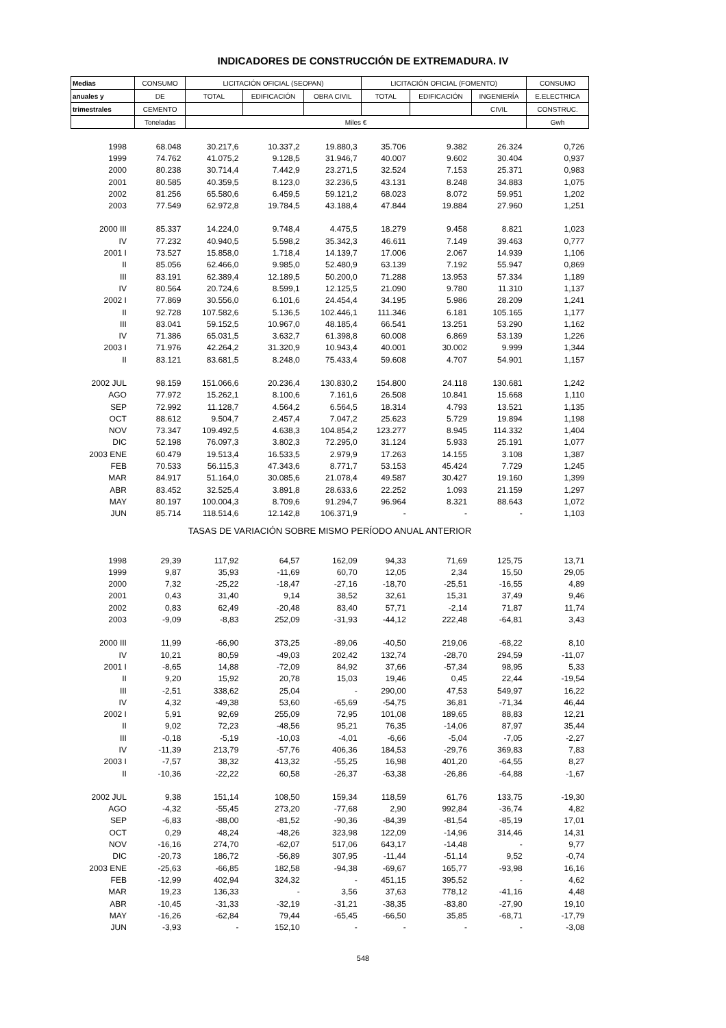INDICADORES DE CONSTRUCCIÓN DE EXTREMADURA. IV
| Medias | CONSUMO | LICITACIÓN OFICIAL (SEOPAN) | | | LICITACIÓN OFICIAL (FOMENTO) | | | CONSUMO |
| --- | --- | --- | --- | --- | --- | --- | --- | --- |
| anuales y | DE | TOTAL | EDIFICACIÓN | OBRA CIVIL | TOTAL | EDIFICACIÓN | INGENIERÍA | E.ELECTRICA |
| trimestrales | CEMENTO | | | | | | CIVIL | CONSTRUC. |
| | Toneladas | Miles € | | | | | | Gwh |
| 1998 | 68.048 | 30.217,6 | 10.337,2 | 19.880,3 | 35.706 | 9.382 | 26.324 | 0,726 |
| 1999 | 74.762 | 41.075,2 | 9.128,5 | 31.946,7 | 40.007 | 9.602 | 30.404 | 0,937 |
| 2000 | 80.238 | 30.714,4 | 7.442,9 | 23.271,5 | 32.524 | 7.153 | 25.371 | 0,983 |
| 2001 | 80.585 | 40.359,5 | 8.123,0 | 32.236,5 | 43.131 | 8.248 | 34.883 | 1,075 |
| 2002 | 81.256 | 65.580,6 | 6.459,5 | 59.121,2 | 68.023 | 8.072 | 59.951 | 1,202 |
| 2003 | 77.549 | 62.972,8 | 19.784,5 | 43.188,4 | 47.844 | 19.884 | 27.960 | 1,251 |
| 2000 III | 85.337 | 14.224,0 | 9.748,4 | 4.475,5 | 18.279 | 9.458 | 8.821 | 1,023 |
| IV | 77.232 | 40.940,5 | 5.598,2 | 35.342,3 | 46.611 | 7.149 | 39.463 | 0,777 |
| 2001 I | 73.527 | 15.858,0 | 1.718,4 | 14.139,7 | 17.006 | 2.067 | 14.939 | 1,106 |
| II | 85.056 | 62.466,0 | 9.985,0 | 52.480,9 | 63.139 | 7.192 | 55.947 | 0,869 |
| III | 83.191 | 62.389,4 | 12.189,5 | 50.200,0 | 71.288 | 13.953 | 57.334 | 1,189 |
| IV | 80.564 | 20.724,6 | 8.599,1 | 12.125,5 | 21.090 | 9.780 | 11.310 | 1,137 |
| 2002 I | 77.869 | 30.556,0 | 6.101,6 | 24.454,4 | 34.195 | 5.986 | 28.209 | 1,241 |
| II | 92.728 | 107.582,6 | 5.136,5 | 102.446,1 | 111.346 | 6.181 | 105.165 | 1,177 |
| III | 83.041 | 59.152,5 | 10.967,0 | 48.185,4 | 66.541 | 13.251 | 53.290 | 1,162 |
| IV | 71.386 | 65.031,5 | 3.632,7 | 61.398,8 | 60.008 | 6.869 | 53.139 | 1,226 |
| 2003 I | 71.976 | 42.264,2 | 31.320,9 | 10.943,4 | 40.001 | 30.002 | 9.999 | 1,344 |
| II | 83.121 | 83.681,5 | 8.248,0 | 75.433,4 | 59.608 | 4.707 | 54.901 | 1,157 |
| 2002 JUL | 98.159 | 151.066,6 | 20.236,4 | 130.830,2 | 154.800 | 24.118 | 130.681 | 1,242 |
| AGO | 77.972 | 15.262,1 | 8.100,6 | 7.161,6 | 26.508 | 10.841 | 15.668 | 1,110 |
| SEP | 72.992 | 11.128,7 | 4.564,2 | 6.564,5 | 18.314 | 4.793 | 13.521 | 1,135 |
| OCT | 88.612 | 9.504,7 | 2.457,4 | 7.047,2 | 25.623 | 5.729 | 19.894 | 1,198 |
| NOV | 73.347 | 109.492,5 | 4.638,3 | 104.854,2 | 123.277 | 8.945 | 114.332 | 1,404 |
| DIC | 52.198 | 76.097,3 | 3.802,3 | 72.295,0 | 31.124 | 5.933 | 25.191 | 1,077 |
| 2003 ENE | 60.479 | 19.513,4 | 16.533,5 | 2.979,9 | 17.263 | 14.155 | 3.108 | 1,387 |
| FEB | 70.533 | 56.115,3 | 47.343,6 | 8.771,7 | 53.153 | 45.424 | 7.729 | 1,245 |
| MAR | 84.917 | 51.164,0 | 30.085,6 | 21.078,4 | 49.587 | 30.427 | 19.160 | 1,399 |
| ABR | 83.452 | 32.525,4 | 3.891,8 | 28.633,6 | 22.252 | 1.093 | 21.159 | 1,297 |
| MAY | 80.197 | 100.004,3 | 8.709,6 | 91.294,7 | 96.964 | 8.321 | 88.643 | 1,072 |
| JUN | 85.714 | 118.514,6 | 12.142,8 | 106.371,9 | - | - | - | 1,103 |
| TASAS DE VARIACIÓN SOBRE MISMO PERÍODO ANUAL ANTERIOR | | | | | | | | |
| 1998 | 29,39 | 117,92 | 64,57 | 162,09 | 94,33 | 71,69 | 125,75 | 13,71 |
| 1999 | 9,87 | 35,93 | -11,69 | 60,70 | 12,05 | 2,34 | 15,50 | 29,05 |
| 2000 | 7,32 | -25,22 | -18,47 | -27,16 | -18,70 | -25,51 | -16,55 | 4,89 |
| 2001 | 0,43 | 31,40 | 9,14 | 38,52 | 32,61 | 15,31 | 37,49 | 9,46 |
| 2002 | 0,83 | 62,49 | -20,48 | 83,40 | 57,71 | -2,14 | 71,87 | 11,74 |
| 2003 | -9,09 | -8,83 | 252,09 | -31,93 | -44,12 | 222,48 | -64,81 | 3,43 |
| 2000 III | 11,99 | -66,90 | 373,25 | -89,06 | -40,50 | 219,06 | -68,22 | 8,10 |
| IV | 10,21 | 80,59 | -49,03 | 202,42 | 132,74 | -28,70 | 294,59 | -11,07 |
| 2001 I | -8,65 | 14,88 | -72,09 | 84,92 | 37,66 | -57,34 | 98,95 | 5,33 |
| II | 9,20 | 15,92 | 20,78 | 15,03 | 19,46 | 0,45 | 22,44 | -19,54 |
| III | -2,51 | 338,62 | 25,04 | - | 290,00 | 47,53 | 549,97 | 16,22 |
| IV | 4,32 | -49,38 | 53,60 | -65,69 | -54,75 | 36,81 | -71,34 | 46,44 |
| 2002 I | 5,91 | 92,69 | 255,09 | 72,95 | 101,08 | 189,65 | 88,83 | 12,21 |
| II | 9,02 | 72,23 | -48,56 | 95,21 | 76,35 | -14,06 | 87,97 | 35,44 |
| III | -0,18 | -5,19 | -10,03 | -4,01 | -6,66 | -5,04 | -7,05 | -2,27 |
| IV | -11,39 | 213,79 | -57,76 | 406,36 | 184,53 | -29,76 | 369,83 | 7,83 |
| 2003 I | -7,57 | 38,32 | 413,32 | -55,25 | 16,98 | 401,20 | -64,55 | 8,27 |
| II | -10,36 | -22,22 | 60,58 | -26,37 | -63,38 | -26,86 | -64,88 | -1,67 |
| 2002 JUL | 9,38 | 151,14 | 108,50 | 159,34 | 118,59 | 61,76 | 133,75 | -19,30 |
| AGO | -4,32 | -55,45 | 273,20 | -77,68 | 2,90 | 992,84 | -36,74 | 4,82 |
| SEP | -6,83 | -88,00 | -81,52 | -90,36 | -84,39 | -81,54 | -85,19 | 17,01 |
| OCT | 0,29 | 48,24 | -48,26 | 323,98 | 122,09 | -14,96 | 314,46 | 14,31 |
| NOV | -16,16 | 274,70 | -62,07 | 517,06 | 643,17 | -14,48 | - | 9,77 |
| DIC | -20,73 | 186,72 | -56,89 | 307,95 | -11,44 | -51,14 | 9,52 | -0,74 |
| 2003 ENE | -25,63 | -66,85 | 182,58 | -94,38 | -69,67 | 165,77 | -93,98 | 16,16 |
| FEB | -12,99 | 402,94 | 324,32 | - | 451,15 | 395,52 | - | 4,62 |
| MAR | 19,23 | 136,33 | - | 3,56 | 37,63 | 778,12 | -41,16 | 4,48 |
| ABR | -10,45 | -31,33 | -32,19 | -31,21 | -38,35 | -83,80 | -27,90 | 19,10 |
| MAY | -16,26 | -62,84 | 79,44 | -65,45 | -66,50 | 35,85 | -68,71 | -17,79 |
| JUN | -3,93 | - | 152,10 | - | - | - | - | -3,08 |
548